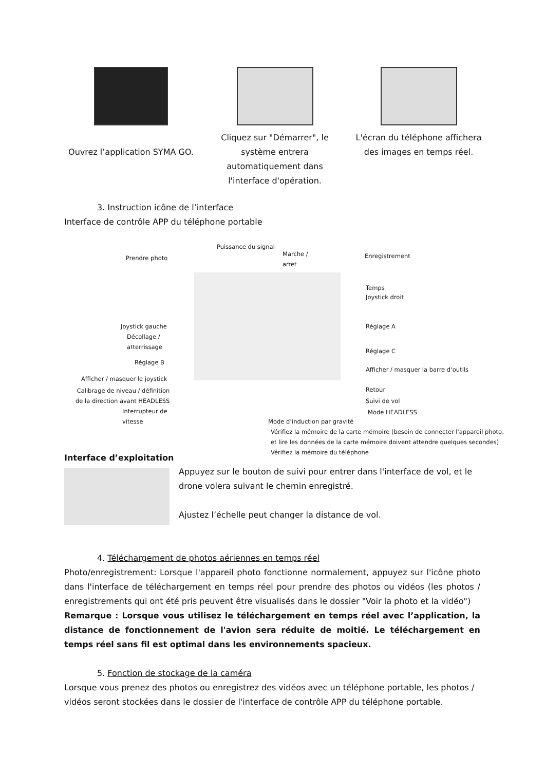Ouvrez l’application SYMA GO.
Cliquez sur "Démarrer", le système entrera automatiquement dans l'interface d'opération.
L'écran du téléphone affichera des images en temps réel.
3. Instruction icône de l’interface
Interface de contrôle APP du téléphone portable
Puissance du signal
Prendre photo
Marche /
arret
Enregistrement
Temps
Joystick droit
Joystick gauche Réglage A
Décollage /
atterrissage
Réglage C
Réglage B
Afficher / masquer la barre d‘outils
Afficher / masquer le joystick
Calibrage de niveau / définition
de la direction avant HEADLESS
Retour
Suivi de vol
Interrupteur de
vitesse
Mode HEADLESS
Mode d’induction par gravité
Vérifiez la mémoire de la carte mémoire (besoin de connecter l'appareil photo,
et lire les données de la carte mémoire doivent attendre quelques secondes)
Vérifiez la mémoire du téléphone
Interface d’exploitation
Appuyez sur le bouton de suivi pour entrer dans l'interface de vol, et le drone volera suivant le chemin enregistré.
Ajustez l’échelle peut changer la distance de vol.
4. Téléchargement de photos aériennes en temps réel
Photo/enregistrement: Lorsque l'appareil photo fonctionne normalement, appuyez sur l'icône photo dans l'interface de téléchargement en temps réel pour prendre des photos ou vidéos (les photos / enregistrements qui ont été pris peuvent être visualisés dans le dossier "Voir la photo et la vidéo")
Remarque : Lorsque vous utilisez le téléchargement en temps réel avec l’application, la distance de fonctionnement de l'avion sera réduite de moitié. Le téléchargement en temps réel sans fil est optimal dans les environnements spacieux.
5. Fonction de stockage de la caméra
Lorsque vous prenez des photos ou enregistrez des vidéos avec un téléphone portable, les photos / vidéos seront stockées dans le dossier de l'interface de contrôle APP du téléphone portable.